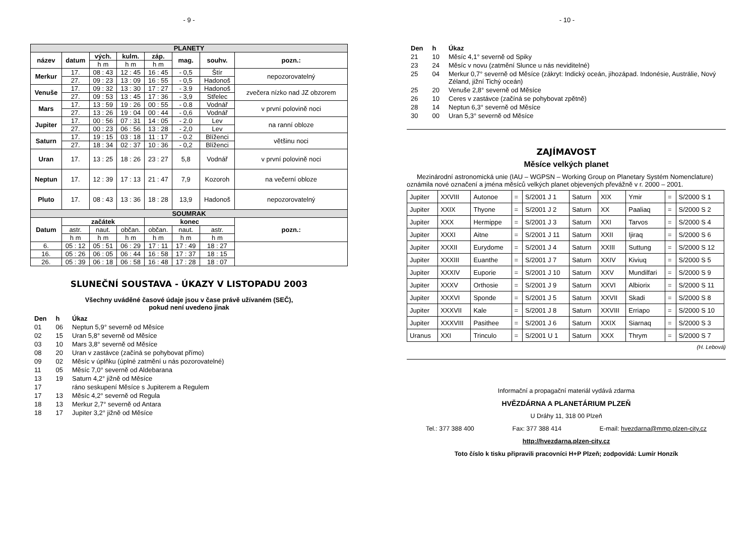- 9 -
| PLANETY | | | | | | | |
| název | datum | vých. | kulm. | záp. | mag. | souhv. | pozn.: |
| | | h m | h m | h m | | | |
| Merkur | 17. | 08 : 43 | 12 : 45 | 16 : 45 | - 0,5 | Štír | nepozorovatelný |
| | 27. | 09 : 23 | 13 : 09 | 16 : 55 | - 0,5 | Hadonoš | |
| Venuše | 17. | 09 : 32 | 13 : 30 | 17 : 27 | - 3.9 | Hadonoš | zvečera nízko nad JZ obzorem |
| | 27. | 09 : 53 | 13 : 45 | 17 : 36 | - 3,9 | Střelec | |
| Mars | 17. | 13 : 59 | 19 : 26 | 00 : 55 | - 0.8 | Vodnář | v první polovině noci |
| | 27. | 13 : 26 | 19 : 04 | 00 : 44 | - 0,6 | Vodnář | |
| Jupiter | 17. | 00 : 56 | 07 : 31 | 14 : 05 | - 2.0 | Lev | na ranní obloze |
| | 27. | 00 : 23 | 06 : 56 | 13 : 28 | - 2,0 | Lev | |
| Saturn | 17. | 19 : 15 | 03 : 18 | 11 : 17 | - 0.2 | Blíženci | většinu noci |
| | 27. | 18 : 34 | 02 : 37 | 10 : 36 | - 0,2 | Blíženci | |
| Uran | 17. | 13 : 25 | 18 : 26 | 23 : 27 | 5,8 | Vodnář | v první polovině noci |
| Neptun | 17. | 12 : 39 | 17 : 13 | 21 : 47 | 7,9 | Kozoroh | na večerní obloze |
| Pluto | 17. | 08 : 43 | 13 : 36 | 18 : 28 | 13,9 | Hadonoš | nepozorovatelný |
| SOUMRAK | | | | | | | |
| Datum | začátek | | | konec | | | pozn.: |
| | astr. | naut. | občan. | občan. | naut. | astr. | |
| | h m | h m | h m | h m | h m | h m | |
| 6. | 05 : 12 | 05 : 51 | 06 : 29 | 17 : 11 | 17 : 49 | 18 : 27 | |
| 16. | 05 : 26 | 06 : 05 | 06 : 44 | 16 : 58 | 17 : 37 | 18 : 15 | |
| 26. | 05 : 39 | 06 : 18 | 06 : 58 | 16 : 48 | 17 : 28 | 18 : 07 | |
SLUNEČNÍ SOUSTAVA - ÚKAZY V LISTOPADU 2003
Všechny uváděné časové údaje jsou v čase právě užívaném (SEČ),
pokud není uvedeno jinak
| Den | h | Úkaz |
| 01 | 06 | Neptun 5,9° severně od Měsíce |
| 02 | 15 | Uran 5,8° severně od Měsíce |
| 03 | 10 | Mars 3,8° severně od Měsíce |
| 08 | 20 | Uran v zastávce (začíná se pohybovat přímo) |
| 09 | 02 | Měsíc v úplňku (úplné zatmění u nás pozorovatelné) |
| 11 | 05 | Měsíc 7,0° severně od Aldebarana |
| 13 | 19 | Saturn 4,2° jižně od Měsíce |
| 17 | | ráno seskupení Měsíce s Jupiterem a Regulem |
| 17 | 13 | Měsíc 4,2° severně od Regula |
| 18 | 13 | Merkur 2,7° severně od Antara |
| 18 | 17 | Jupiter 3,2° jižně od Měsíce |
- 10 -
| Den | h | Úkaz |
| 21 | 10 | Měsíc 4,1° severně od Spiky |
| 23 | 24 | Měsíc v novu (zatmění Slunce u nás neviditelné) |
| 25 | 04 | Merkur 0,7° severně od Měsíce (zákryt: Indický oceán, jihozápad. Indonésie, Austrálie, Nový Zéland, jižní Tichý oceán) |
| 25 | 20 | Venuše 2,8° severně od Měsíce |
| 26 | 10 | Ceres v zastávce (začíná se pohybovat zpětně) |
| 28 | 14 | Neptun 6,3° severně od Měsíce |
| 30 | 00 | Uran 5,3° severně od Měsíce |
ZAJÍMAVOST
Měsíce velkých planet
Mezinárodní astronomická unie (IAU – WGPSN – Working Group on Planetary Systém Nomenclature) oznámila nové označení a jména měsíců velkých planet objevených převážně v r. 2000 – 2001.
| Jupiter | XXVIII | Autonoe | = | S/2001 J 1 | Saturn | XIX | Ymir | = | S/2000 S 1 |
| Jupiter | XXIX | Thyone | = | S/2001 J 2 | Saturn | XX | Paaliaq | = | S/2000 S 2 |
| Jupiter | XXX | Hermippe | = | S/2001 J 3 | Saturn | XXI | Tarvos | = | S/2000 S 4 |
| Jupiter | XXXI | Aitne | = | S/2001 J 11 | Saturn | XXII | Ijiraq | = | S/2000 S 6 |
| Jupiter | XXXII | Eurydome | = | S/2001 J 4 | Saturn | XXIII | Suttung | = | S/2000 S 12 |
| Jupiter | XXXIII | Euanthe | = | S/2001 J 7 | Saturn | XXIV | Kiviuq | = | S/2000 S 5 |
| Jupiter | XXXIV | Euporie | = | S/2001 J 10 | Saturn | XXV | Mundilfari | = | S/2000 S 9 |
| Jupiter | XXXV | Orthosie | = | S/2001 J 9 | Saturn | XXVI | Albiorix | = | S/2000 S 11 |
| Jupiter | XXXVI | Sponde | = | S/2001 J 5 | Saturn | XXVII | Skadi | = | S/2000 S 8 |
| Jupiter | XXXVII | Kale | = | S/2001 J 8 | Saturn | XXVIII | Erriapo | = | S/2000 S 10 |
| Jupiter | XXXVIII | Pasithee | = | S/2001 J 6 | Saturn | XXIX | Siarnaq | = | S/2000 S 3 |
| Uranus | XXI | Trinculo | = | S/2001 U 1 | Saturn | XXX | Thrym | = | S/2000 S 7 |
(H. Lebová)
Informační a propagační materiál vydává zdarma
HVĚZDÁRNA A PLANETÁRIUM PLZEŇ
U Dráhy 11, 318 00 Plzeň
Tel.: 377 388 400 Fax: 377 388 414 E-mail: hvezdarna@mmp.plzen-city.cz
http://hvezdarna.plzen-city.cz
Toto číslo k tisku připravili pracovníci H+P Plzeň; zodpovídá: Lumír Honzík